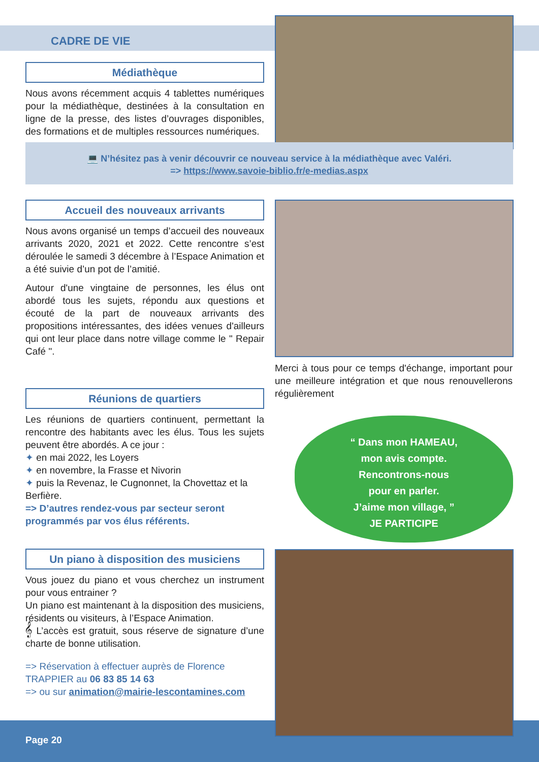CADRE DE VIE
Médiathèque
Nous avons récemment acquis 4 tablettes numériques pour la médiathèque, destinées à la consultation en ligne de la presse, des listes d’ouvrages disponibles, des formations et de multiples ressources numériques.
💻 N’hésitez pas à venir découvrir ce nouveau service à la médiathèque avec Valéri.
=> https://www.savoie-biblio.fr/e-medias.aspx
Accueil des nouveaux arrivants
Nous avons organisé un temps d’accueil des nouveaux arrivants 2020, 2021 et 2022. Cette rencontre s’est déroulée le samedi 3 décembre à l’Espace Animation et a été suivie d’un pot de l’amitié.
Autour d'une vingtaine de personnes, les élus ont abordé tous les sujets, répondu aux questions et écouté de la part de nouveaux arrivants des propositions intéressantes, des idées venues d'ailleurs qui ont leur place dans notre village comme le " Repair Café ".
Merci à tous pour ce temps d'échange, important pour une meilleure intégration et que nous renouvellerons régulièrement
Réunions de quartiers
Les réunions de quartiers continuent, permettant la rencontre des habitants avec les élus. Tous les sujets peuvent être abordés. A ce jour :
✦ en mai 2022, les Loyers
✦ en novembre, la Frasse et Nivorin
✦ puis la Revenaz, le Cugnonnet, la Chovettaz et la Berfière.
=> D’autres rendez-vous par secteur seront programmés par vos élus référents.
“ Dans mon HAMEAU,
mon avis compte.
Rencontrons-nous
pour en parler.
J’aime mon village, ”
JE PARTICIPE
Un piano à disposition des musiciens
Vous jouez du piano et vous cherchez un instrument pour vous entrainer ?
Un piano est maintenant à la disposition des musiciens, résidents ou visiteurs, à l’Espace Animation.
𝄞 L’accès est gratuit, sous réserve de signature d’une charte de bonne utilisation.
=> Réservation à effectuer auprès de Florence TRAPPIER au 06 83 85 14 63
=> ou sur animation@mairie-lescontamines.com
Page 20